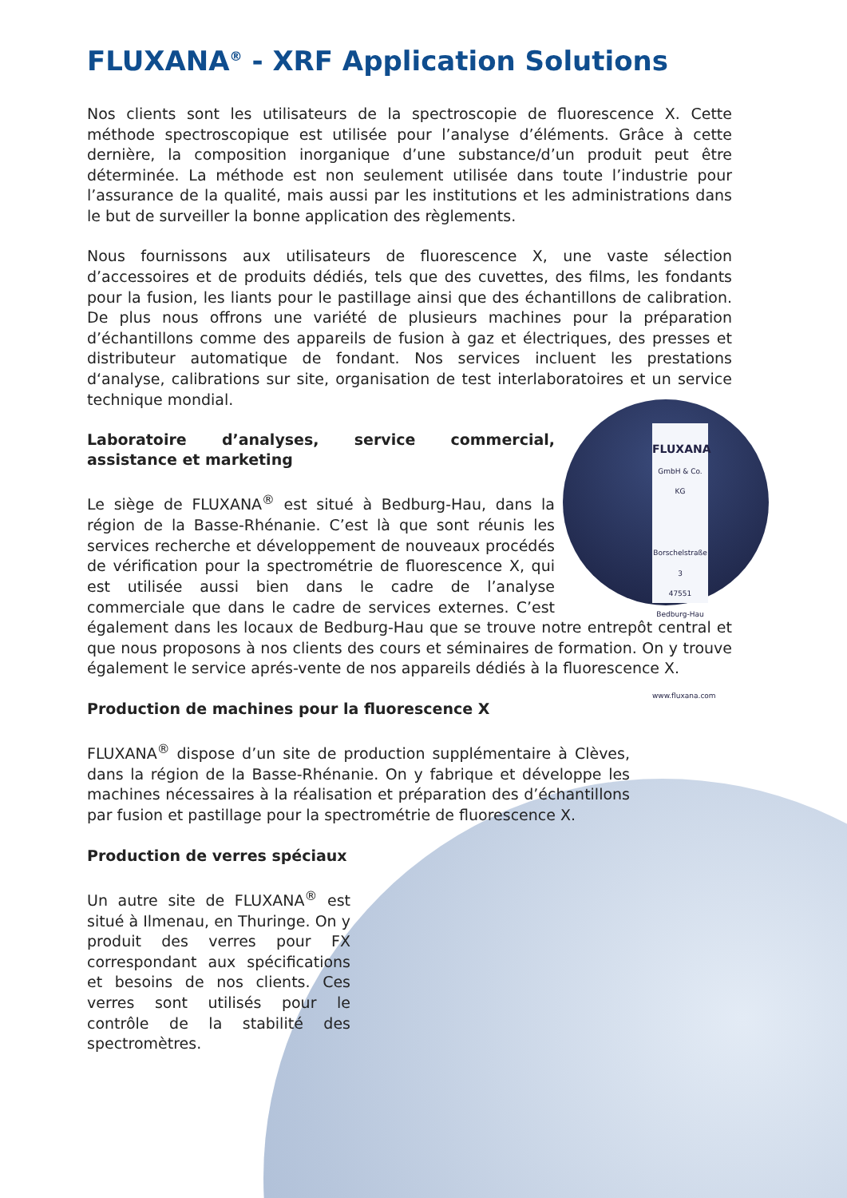FLUXANA<sup>®</sup> - XRF Application Solutions
Nos clients sont les utilisateurs de la spectroscopie de fluorescence X. Cette méthode spectroscopique est utilisée pour l’analyse d’éléments. Grâce à cette dernière, la composition inorganique d’une substance/d’un produit peut être déterminée. La méthode est non seulement utilisée dans toute l’industrie pour l’assurance de la qualité, mais aussi par les institutions et les administrations dans le but de surveiller la bonne application des règlements.
Nous fournissons aux utilisateurs de fluorescence X, une vaste sélection d’accessoires et de produits dédiés, tels que des cuvettes, des films, les fondants pour la fusion, les liants pour le pastillage ainsi que des échantillons de calibration. De plus nous offrons une variété de plusieurs machines pour la préparation d’échantillons comme des appareils de fusion à gaz et électriques, des presses et distributeur automatique de fondant. Nos services incluent les prestations d‘analyse, calibrations sur site, organisation de test interlaboratoires et un service technique mondial.
FLUXANA
GmbH & Co. KG
Borschelstraße 3
47551 Bedburg-Hau
www.fluxana.com
Laboratoire d’analyses, service commercial, assistance et marketing
Le siège de FLUXANA<sup>®</sup> est situé à Bedburg-Hau, dans la région de la Basse-Rhénanie. C’est là que sont réunis les services recherche et développement de nouveaux procédés de vérification pour la spectrométrie de fluorescence X, qui est utilisée aussi bien dans le cadre de l’analyse commerciale que dans le cadre de services externes. C’est également dans les locaux de Bedburg-Hau que se trouve notre entrepôt central et que nous proposons à nos clients des cours et séminaires de formation. On y trouve également le service aprés-vente de nos appareils dédiés à la fluorescence X.
Production de machines pour la fluorescence X
FLUXANA<sup>®</sup> dispose d’un site de production supplémentaire à Clèves, dans la région de la Basse-Rhénanie. On y fabrique et développe les machines nécessaires à la réalisation et préparation des d’échantillons par fusion et pastillage pour la spectrométrie de fluorescence X.
Production de verres spéciaux
Un autre site de FLUXANA<sup>®</sup> est situé à Ilmenau, en Thuringe. On y produit des verres pour FX correspondant aux spécifications et besoins de nos clients. Ces verres sont utilisés pour le contrôle de la stabilité des spectromètres.